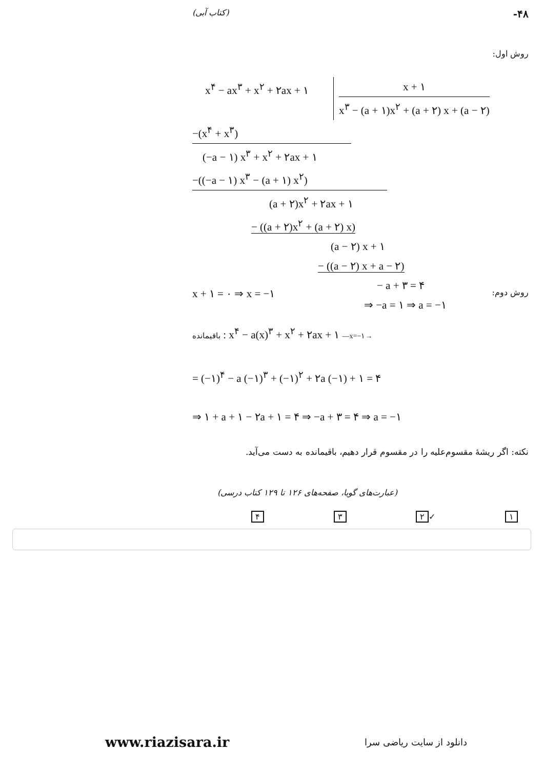(کتاب آبی) -۴۸
روش اول:
x<sup>۴</sup> − ax<sup>۳</sup> + x<sup>۲</sup> + ۲ax + ۱
x + ۱
x<sup>۳</sup> − (a + ۱)x<sup>۲</sup> + (a + ۲) x + (a − ۲)
−(x<sup>۴</sup> + x<sup>۳</sup>)
(−a − ۱) x<sup>۳</sup> + x<sup>۲</sup> + ۲ax + ۱
−((−a − ۱) x<sup>۳</sup> − (a + ۱) x<sup>۲</sup>)
(a + ۲)x<sup>۲</sup> + ۲ax + ۱
− ((a + ۲)x<sup>۲</sup> + (a + ۲) x)
(a − ۲) x + ۱
− ((a − ۲) x + a − ۲)
− a + ۳ = ۴
⇒ −a = ۱ ⇒ a = −۱
x + ۱ = ۰ ⇒ x = −۱ روش دوم:
باقیمانده : x<sup>۴</sup> − a(x)<sup>۳</sup> + x<sup>۲</sup> + ۲ax + ۱ —x=−۱→
= (−۱)<sup>۴</sup> − a (−۱)<sup>۳</sup> + (−۱)<sup>۲</sup> + ۲a (−۱) + ۱ = ۴
⇒ ۱ + a + ۱ − ۲a + ۱ = ۴ ⇒ −a + ۳ = ۴ ⇒ a = −۱
نکته: اگر ریشهٔ مقسوم‌علیه را در مقسوم قرار دهیم، باقیمانده به دست می‌آید.
(عبارت‌های گویا، صفحه‌های ۱۲۶ تا ۱۲۹ کتاب درسی)
۴ ۳ ۲ ✓ ۱
www.riazisara.ir دانلود از سایت ریاضی سرا